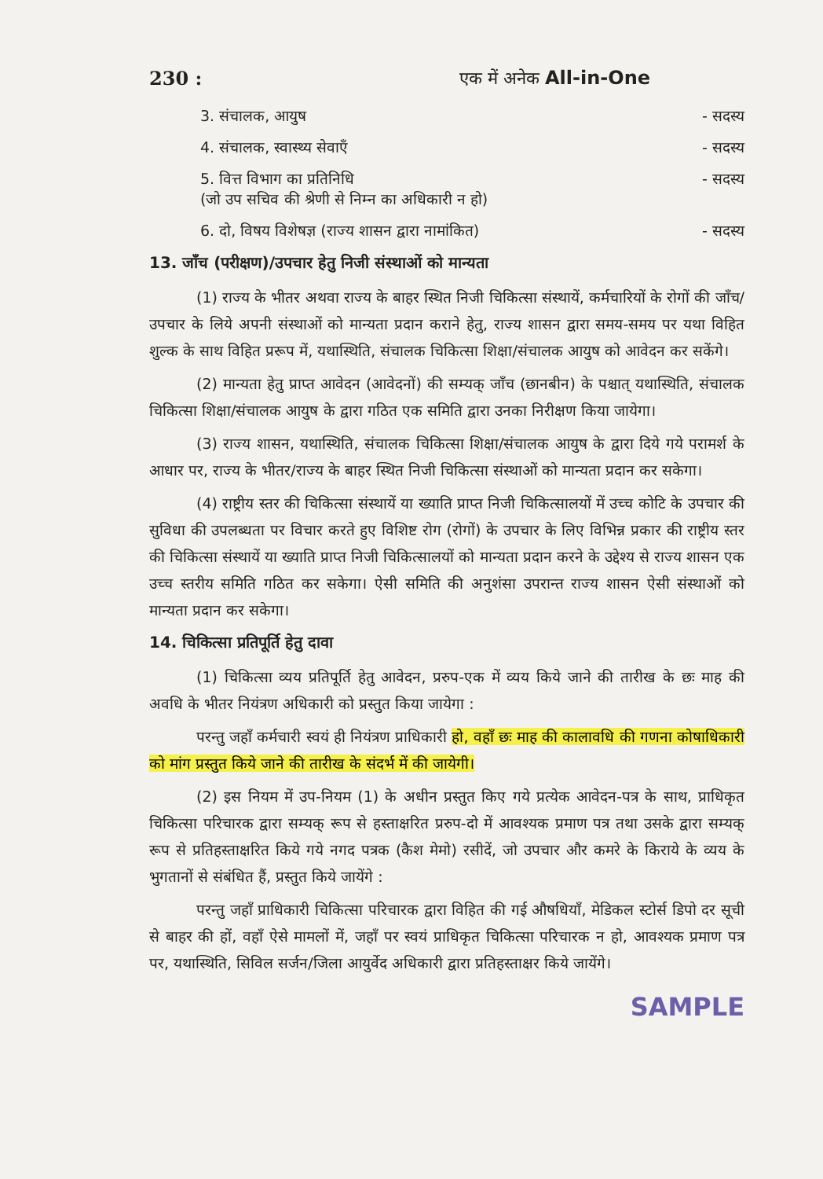230 : एक में अनेक All-in-One
3. संचालक, आयुष - सदस्य
4. संचालक, स्वास्थ्य सेवाएँ - सदस्य
5. वित्त विभाग का प्रतिनिधि
(जो उप सचिव की श्रेणी से निम्न का अधिकारी न हो) - सदस्य
6. दो, विषय विशेषज्ञ (राज्य शासन द्वारा नामांकित) - सदस्य
13. जाँच (परीक्षण)/उपचार हेतु निजी संस्थाओं को मान्यता
(1) राज्य के भीतर अथवा राज्य के बाहर स्थित निजी चिकित्सा संस्थायें, कर्मचारियों के रोगों की जाँच/उपचार के लिये अपनी संस्थाओं को मान्यता प्रदान कराने हेतु, राज्य शासन द्वारा समय-समय पर यथा विहित शुल्क के साथ विहित प्ररूप में, यथास्थिति, संचालक चिकित्सा शिक्षा/संचालक आयुष को आवेदन कर सकेंगे।
(2) मान्यता हेतु प्राप्त आवेदन (आवेदनों) की सम्यक् जाँच (छानबीन) के पश्चात् यथास्थिति, संचालक चिकित्सा शिक्षा/संचालक आयुष के द्वारा गठित एक समिति द्वारा उनका निरीक्षण किया जायेगा।
(3) राज्य शासन, यथास्थिति, संचालक चिकित्सा शिक्षा/संचालक आयुष के द्वारा दिये गये परामर्श के आधार पर, राज्य के भीतर/राज्य के बाहर स्थित निजी चिकित्सा संस्थाओं को मान्यता प्रदान कर सकेगा।
(4) राष्ट्रीय स्तर की चिकित्सा संस्थायें या ख्याति प्राप्त निजी चिकित्सालयों में उच्च कोटि के उपचार की सुविधा की उपलब्धता पर विचार करते हुए विशिष्ट रोग (रोगों) के उपचार के लिए विभिन्न प्रकार की राष्ट्रीय स्तर की चिकित्सा संस्थायें या ख्याति प्राप्त निजी चिकित्सालयों को मान्यता प्रदान करने के उद्देश्य से राज्य शासन एक उच्च स्तरीय समिति गठित कर सकेगा। ऐसी समिति की अनुशंसा उपरान्त राज्य शासन ऐसी संस्थाओं को मान्यता प्रदान कर सकेगा।
14. चिकित्सा प्रतिपूर्ति हेतु दावा
(1) चिकित्सा व्यय प्रतिपूर्ति हेतु आवेदन, प्ररुप-एक में व्यय किये जाने की तारीख के छः माह की अवधि के भीतर नियंत्रण अधिकारी को प्रस्तुत किया जायेगा :
परन्तु जहाँ कर्मचारी स्वयं ही नियंत्रण प्राधिकारी हो, वहाँ छः माह की कालावधि की गणना कोषाधिकारी को मांग प्रस्तुत किये जाने की तारीख के संदर्भ में की जायेगी।
(2) इस नियम में उप-नियम (1) के अधीन प्रस्तुत किए गये प्रत्येक आवेदन-पत्र के साथ, प्राधिकृत चिकित्सा परिचारक द्वारा सम्यक् रूप से हस्ताक्षरित प्ररुप-दो में आवश्यक प्रमाण पत्र तथा उसके द्वारा सम्यक् रूप से प्रतिहस्ताक्षरित किये गये नगद पत्रक (कैश मेमो) रसीदें, जो उपचार और कमरे के किराये के व्यय के भुगतानों से संबंधित हैं, प्रस्तुत किये जायेंगे :
परन्तु जहाँ प्राधिकारी चिकित्सा परिचारक द्वारा विहित की गई औषधियाँ, मेडिकल स्टोर्स डिपो दर सूची से बाहर की हों, वहाँ ऐसे मामलों में, जहाँ पर स्वयं प्राधिकृत चिकित्सा परिचारक न हो, आवश्यक प्रमाण पत्र पर, यथास्थिति, सिविल सर्जन/जिला आयुर्वेद अधिकारी द्वारा प्रतिहस्ताक्षर किये जायेंगे।
SAMPLE